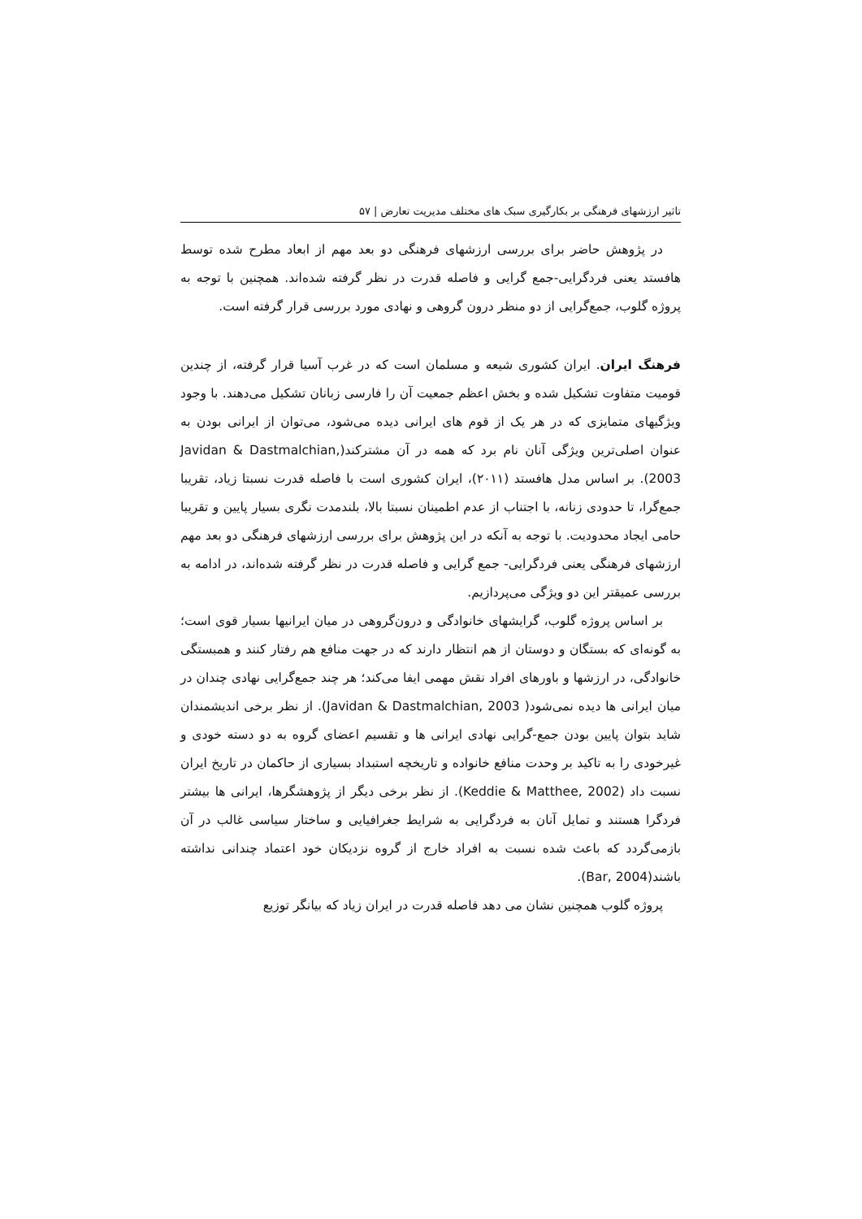تاثیر ارزشهای فرهنگی بر بکارگیری سبک های مختلف مدیریت تعارض | ۵۷
در پژوهش حاضر برای بررسی ارزشهای فرهنگی دو بعد مهم از ابعاد مطرح شده توسط هافستد یعنی فردگرایی-جمع گرایی و فاصله قدرت در نظر گرفته شده‌اند. همچنین با توجه به پروژه گلوب، جمع‌گرایی از دو منظر درون گروهی و نهادی مورد بررسی قرار گرفته است.
فرهنگ ایران. ایران کشوری شیعه و مسلمان است که در غرب آسیا قرار گرفته، از چندین قومیت متفاوت تشکیل شده و بخش اعظم جمعیت آن را فارسی زبانان تشکیل می‌دهند. با وجود ویژگیهای متمایزی که در هر یک از قوم های ایرانی دیده می‌شود، می‌توان از ایرانی بودن به عنوان اصلی‌ترین ویژگی آنان نام برد که همه در آن مشترکند(Javidan & Dastmalchian, 2003). بر اساس مدل هافستد (۲۰۱۱)، ایران کشوری است با فاصله قدرت نسبتا زیاد، تقریبا جمع‌گرا، تا حدودی زنانه، با اجتناب از عدم اطمینان نسبتا بالا، بلندمدت نگری بسیار پایین و تقریبا حامی ایجاد محدودیت. با توجه به آنکه در این پژوهش برای بررسی ارزشهای فرهنگی دو بعد مهم ارزشهای فرهنگی یعنی فردگرایی- جمع گرایی و فاصله قدرت در نظر گرفته شده‌اند، در ادامه به بررسی عمیقتر این دو ویژگی می‌پردازیم.
بر اساس پروژه گلوب، گرایشهای خانوادگی و درون‌گروهی در میان ایرانیها بسیار قوی است؛ به گونه‌ای که بستگان و دوستان از هم انتظار دارند که در جهت منافع هم رفتار کنند و همبستگی خانوادگی، در ارزشها و باورهای افراد نقش مهمی ایفا می‌کند؛ هر چند جمع‌گرایی نهادی چندان در میان ایرانی ها دیده نمی‌شود( Javidan & Dastmalchian, 2003). از نظر برخی اندیشمندان شاید بتوان پایین بودن جمع-گرایی نهادی ایرانی ها و تقسیم اعضای گروه به دو دسته خودی و غیرخودی را به تاکید بر وحدت منافع خانواده و تاریخچه استبداد بسیاری از حاکمان در تاریخ ایران نسبت داد (Keddie & Matthee, 2002). از نظر برخی دیگر از پژوهشگرها، ایرانی ها بیشتر فردگرا هستند و تمایل آنان به فردگرایی به شرایط جغرافیایی و ساختار سیاسی غالب در آن بازمی‌گردد که باعث شده نسبت به افراد خارج از گروه نزدیکان خود اعتماد چندانی نداشته باشند(Bar, 2004).
پروژه گلوب همچنین نشان می دهد فاصله قدرت در ایران زیاد که بیانگر توزیع